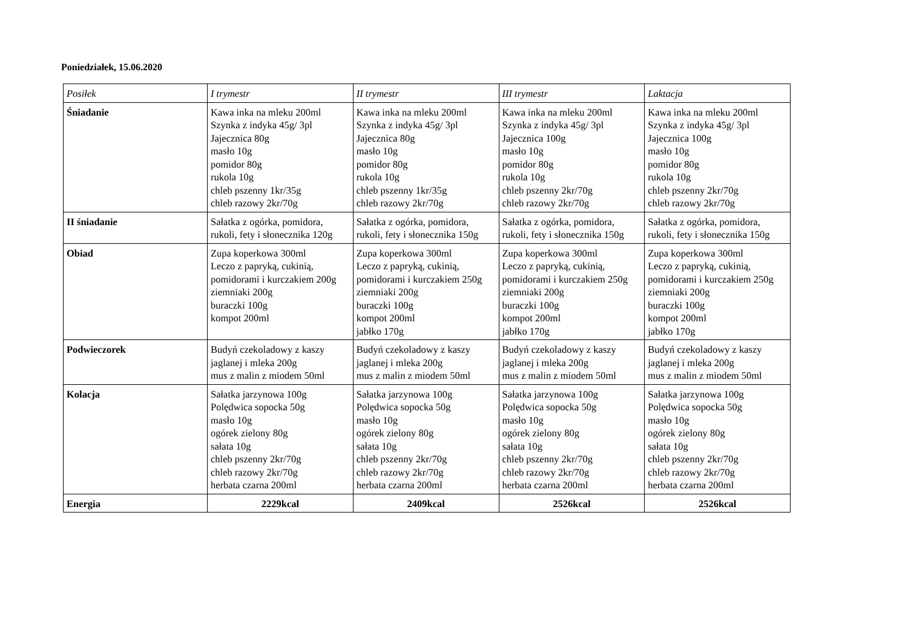Poniedziałek, 15.06.2020
| Posiłek | I trymestr | II trymestr | III trymestr | Laktacja |
| --- | --- | --- | --- | --- |
| Śniadanie | Kawa inka na mleku 200ml Szynka z indyka 45g/ 3pl Jajecznica 80g masło 10g pomidor 80g rukola 10g chleb pszenny 1kr/35g chleb razowy 2kr/70g | Kawa inka na mleku 200ml Szynka z indyka 45g/ 3pl Jajecznica 80g masło 10g pomidor 80g rukola 10g chleb pszenny 1kr/35g chleb razowy 2kr/70g | Kawa inka na mleku 200ml Szynka z indyka 45g/ 3pl Jajecznica 100g masło 10g pomidor 80g rukola 10g chleb pszenny 2kr/70g chleb razowy 2kr/70g | Kawa inka na mleku 200ml Szynka z indyka 45g/ 3pl Jajecznica 100g masło 10g pomidor 80g rukola 10g chleb pszenny 2kr/70g chleb razowy 2kr/70g |
| II śniadanie | Sałatka z ogórka, pomidora, rukoli, fety i słonecznika 120g | Sałatka z ogórka, pomidora, rukoli, fety i słonecznika 150g | Sałatka z ogórka, pomidora, rukoli, fety i słonecznika 150g | Sałatka z ogórka, pomidora, rukoli, fety i słonecznika 150g |
| Obiad | Zupa koperkowa 300ml Leczo z papryką, cukinią, pomidorami i kurczakiem 200g ziemniaki 200g buraczki 100g kompot 200ml | Zupa koperkowa 300ml Leczo z papryką, cukinią, pomidorami i kurczakiem 250g ziemniaki 200g buraczki 100g kompot 200ml jabłko 170g | Zupa koperkowa 300ml Leczo z papryką, cukinią, pomidorami i kurczakiem 250g ziemniaki 200g buraczki 100g kompot 200ml jabłko 170g | Zupa koperkowa 300ml Leczo z papryką, cukinią, pomidorami i kurczakiem 250g ziemniaki 200g buraczki 100g kompot 200ml jabłko 170g |
| Podwieczorek | Budyń czekoladowy z kaszy jaglanej i mleka 200g mus z malin z miodem 50ml | Budyń czekoladowy z kaszy jaglanej i mleka 200g mus z malin z miodem 50ml | Budyń czekoladowy z kaszy jaglanej i mleka 200g mus z malin z miodem 50ml | Budyń czekoladowy z kaszy jaglanej i mleka 200g mus z malin z miodem 50ml |
| Kolacja | Sałatka jarzynowa 100g Polędwica sopocka 50g masło 10g ogórek zielony 80g sałata 10g chleb pszenny 2kr/70g chleb razowy 2kr/70g herbata czarna 200ml | Sałatka jarzynowa 100g Polędwica sopocka 50g masło 10g ogórek zielony 80g sałata 10g chleb pszenny 2kr/70g chleb razowy 2kr/70g herbata czarna 200ml | Sałatka jarzynowa 100g Polędwica sopocka 50g masło 10g ogórek zielony 80g sałata 10g chleb pszenny 2kr/70g chleb razowy 2kr/70g herbata czarna 200ml | Sałatka jarzynowa 100g Polędwica sopocka 50g masło 10g ogórek zielony 80g sałata 10g chleb pszenny 2kr/70g chleb razowy 2kr/70g herbata czarna 200ml |
| Energia | 2229kcal | 2409kcal | 2526kcal | 2526kcal |